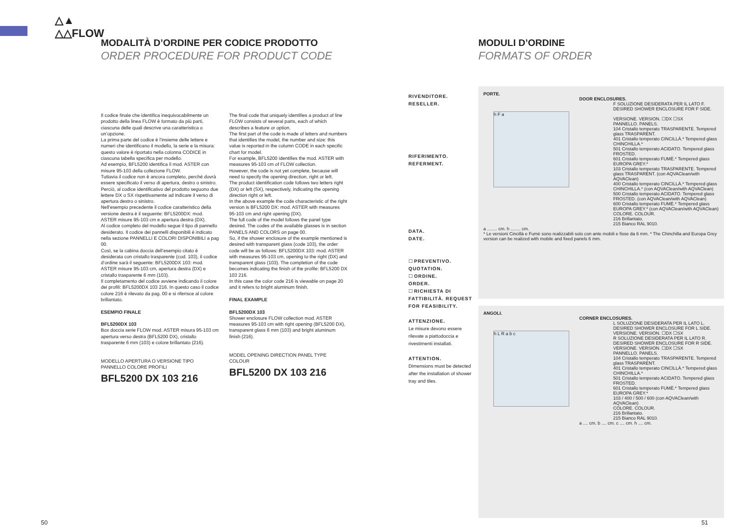△▲
△△FLOW
MODALITÀ D’ORDINE PER CODICE PRODOTTO
ORDER PROCEDURE FOR PRODUCT CODE
Il codice finale che identifica inequivocabilmente un prodotto della linea FLOW è formato da più parti, ciascuna delle quali descrive una caratteristica o un’opzione.
La prima parte del codice è l’insieme delle lettere e numeri che identificano il modello, la serie e la misura: questo valore è riportato nella colonna CODICE in ciascuna tabella specifica per modello.
Ad esempio, BFL5200 identifica il mod. ASTER con misure 95-103 della collezione FLOW.
Tuttavia il codice non è ancora completo, perché dovrà essere specificato il verso di apertura, destro o sinistro.
Perciò, al codice identificativo del prodotto seguono due lettere DX o SX rispettivamente ad indicare il verso di apertura destro o sinistro.
Nell’esempio precedente il codice caratteristico della versione destra è il seguente: BFL5200DX: mod. ASTER misure 95-103 cm e apertura destra (DX).
Al codice completo del modello segue il tipo di pannello desiderato. Il codice dei pannelli disponibili è indicato nella sezione PANNELLI E COLORI DISPONIBILI a pag 00.
Così, se la cabina doccia dell’esempio citato è desiderata con cristallo trasparente (cod. 103), il codice d’ordine sarà il seguente: BFL5200DX 103: mod. ASTER misure 95-103 cm, apertura destra (DX) e cristallo trasparente 6 mm (103).
Il completamento del codice avviene indicando il colore dei profili: BFL5200DX 103 216. In questo caso il codice colore 216 è rilevato da pag. 00 e si riferisce al colore brillantato.
ESEMPIO FINALE
BFL5200DX 103
Box doccia serie FLOW mod. ASTER misura 95-103 cm apertura verso destra (BFL5200 DX), cristallo trasparente 6 mm (103) e colore brillantato (216).
MODELLO APERTURA O VERSIONE TIPO PANNELLO COLORE PROFILI
BFL5200 DX 103 216
The final code that uniquely identifies a product of line FLOW consists of several parts, each of which describes a feature or option.
The first part of the code is made of letters and numbers that identifies the model, the number and size: this value is reported in the column CODE in each specific chart for model.
For example, BFL5200 identifies the mod. ASTER with measures 95-103 cm of FLOW collection.
However, the code is not yet complete, because will need to specify the opening direction, right or left.
The product identification code follows two letters right (DX) or left (SX), respectively, indicating the opening direction right or left.
In the above example the code characteristic of the right version is BFL5200 DX: mod. ASTER with measures 95-103 cm and right opening (DX).
The full code of the model follows the panel type desired. The codes of the available glasses is in section PANELS AND COLORS on page 00.
So, if the shower enclosure of the example mentioned is desired with transparent glass (code 103), the order code will be as follows: BFL5200DX 103: mod. ASTER with measures 95-103 cm, opening to the right (DX) and transparent glass (103). The completion of the code becomes indicating the finish of the profile: BFL5200 DX 103 216.
In this case the color code 216 is viewable on page 20 and it refers to bright aluminum finish.
FINAL EXAMPLE
BFL5200DX 103
Shower enclosure FLOW collection mod. ASTER measures 95-103 cm with right opening (BFL5200 DX), transparent glass 6 mm (103) and bright aluminum finish (216).
MODEL OPENING DIRECTION PANEL TYPE COLOUR
BFL5200 DX 103 216
MODULI D’ORDINE
FORMATS OF ORDER
RIVENDITORE.
RESELLER.
RIFERIMENTO.
REFERMENT.
DATA.
DATE.
☐ PREVENTIVO.
QUOTATION.
☐ ORDINE.
ORDER.
☐ RICHIESTA DI FATTIBILITÀ. REQUEST FOR FEASIBILITY.
ATTENZIONE.
Le misure devono essere rilevate a piattodoccia e rivestimenti installati.
ATTENTION.
Dimensions must be detected after the installation of shower tray and tiles.
PORTE.
DOOR ENCLOSURES.
h F a
F SOLUZIONE DESIDERATA PER IL LATO F. DESIRED SHOWER ENCLOSURE FOR F SIDE.
VERSIONE. VERSION. ☐DX ☐SX
PANNELLO. PANELS.
104 Cristallo temperato TRASPARENTE. Tempered glass TRASPARENT.
401 Cristallo temperato CINCILLÀ.* Tempered glass CHINCHILLA.*
501 Cristallo temperato ACIDATO. Tempered glass FROSTED.
601 Cristallo temperato FUMÈ.* Tempered glass EUROPA GREY.*
103 Cristallo temperato TRASPARENTE. Tempered glass TRASPARENT. (con AQVAClean/with AQVAClean)
400 Cristallo temperato CINCILLÀ.* Tempered glass CHINCHILLA.* (con AQVAClean/with AQVAClean)
500 Cristallo temperato ACIDATO. Tempered glass FROSTED. (con AQVAClean/with AQVAClean)
600 Cristallo temperato FUMÈ.* Tempered glass EUROPA GREY.* (con AQVAClean/with AQVAClean)
COLORE. COLOUR.
216 Brillantato.
215 Bianco RAL 9010.
a ........ cm. h ........ cm.
* Le versioni Cincillà e Fumè sono realizzabili solo con ante mobili e fisse da 6 mm. * The Chinchilla and Europa Grey version can be realized with mobile and fixed panels 6 mm.
ANGOLI.
CORNER ENCLOSURES.
h L R a b c
L SOLUZIONE DESIDERATA PER IL LATO L. DESIRED SHOWER ENCLOSURE FOR L SIDE.
VERSIONE. VERSION. ☐DX ☐SX
R SOLUZIONE DESIDERATA PER IL LATO R. DESIRED SHOWER ENCLOSURE FOR R SIDE.
VERSIONE. VERSION. ☐DX ☐SX
PANNELLO. PANELS.
104 Cristallo temperato TRASPARENTE. Tempered glass TRASPARENT.
401 Cristallo temperato CINCILLÀ.* Tempered glass CHINCHILLA.*
501 Cristallo temperato ACIDATO. Tempered glass FROSTED.
601 Cristallo temperato FUMÈ.* Tempered glass EUROPA GREY.*
103 / 400 / 500 / 600 (con AQVAClean/with AQVAClean)
COLORE. COLOUR.
216 Brillantato.
215 Bianco RAL 9010.
a .... cm. b .... cm. c .... cm. h .... cm.
50 51